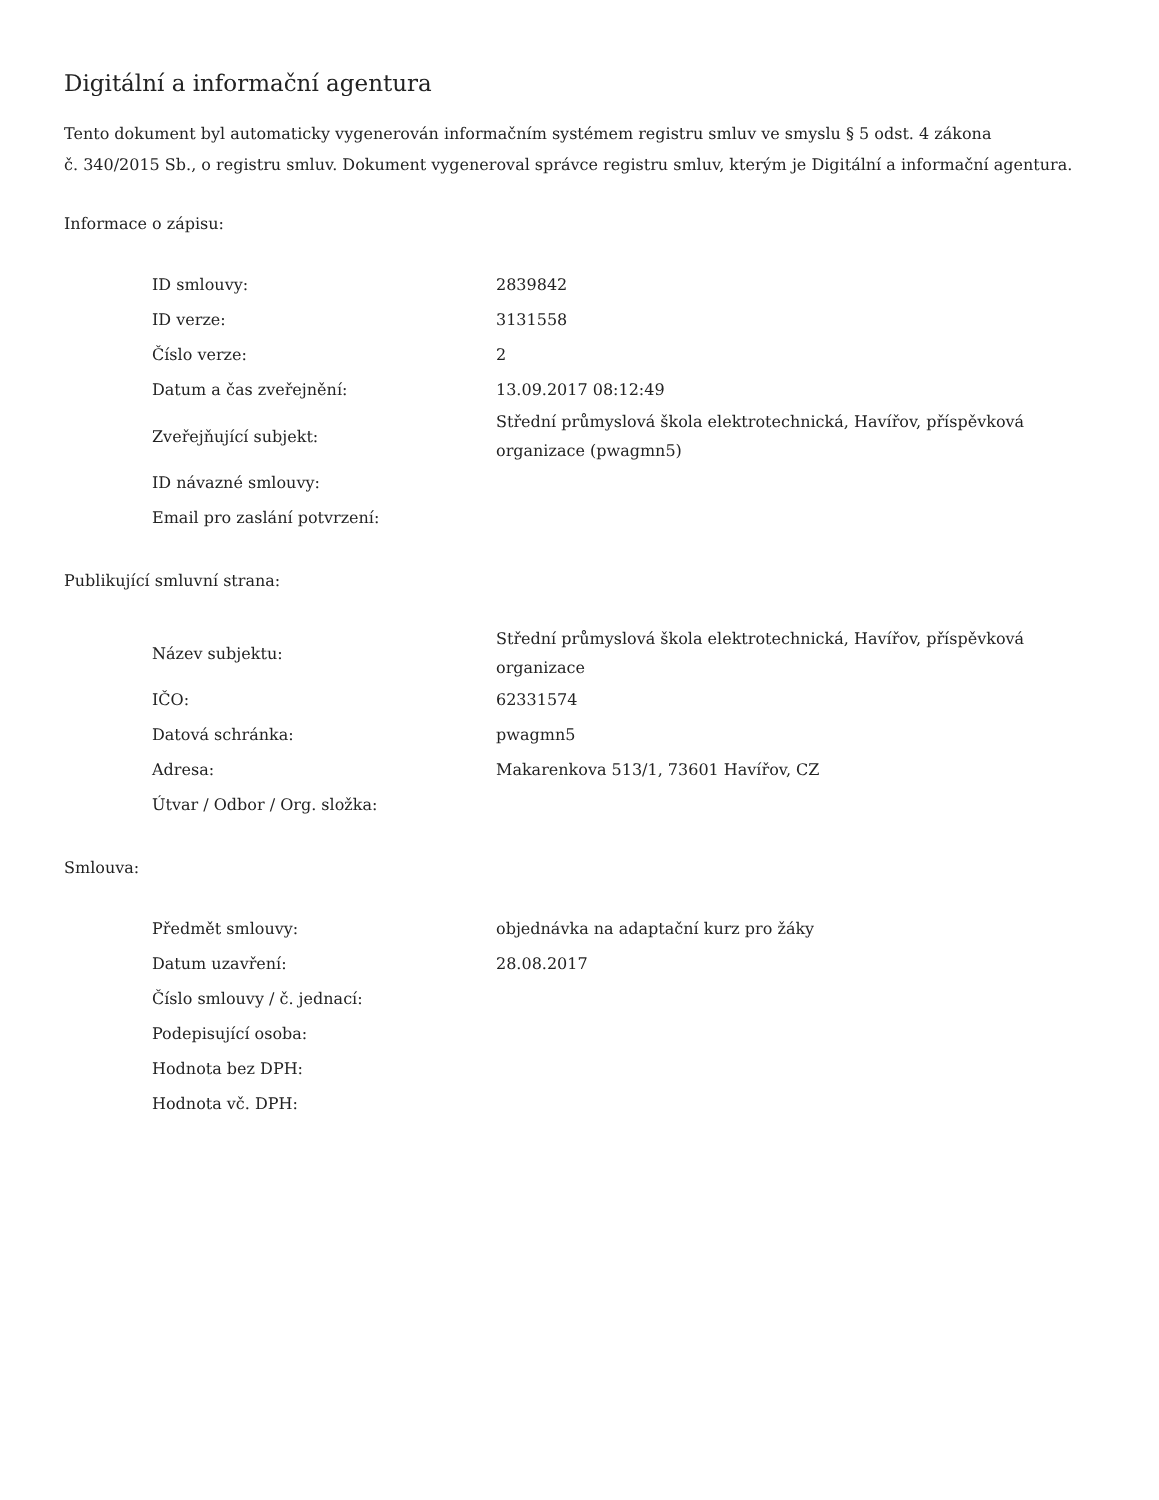Digitální a informační agentura
Tento dokument byl automaticky vygenerován informačním systémem registru smluv ve smyslu § 5 odst. 4 zákona
č. 340/2015 Sb., o registru smluv. Dokument vygeneroval správce registru smluv, kterým je Digitální a informační agentura.
Informace o zápisu:
| ID smlouvy: | 2839842 |
| ID verze: | 3131558 |
| Číslo verze: | 2 |
| Datum a čas zveřejnění: | 13.09.2017 08:12:49 |
| Zveřejňující subjekt: | Střední průmyslová škola elektrotechnická, Havířov, příspěvková organizace (pwagmn5) |
| ID návazné smlouvy: | |
| Email pro zaslání potvrzení: | |
Publikující smluvní strana:
| Název subjektu: | Střední průmyslová škola elektrotechnická, Havířov, příspěvková organizace |
| IČO: | 62331574 |
| Datová schránka: | pwagmn5 |
| Adresa: | Makarenkova 513/1, 73601 Havířov, CZ |
| Útvar / Odbor / Org. složka: | |
Smlouva:
| Předmět smlouvy: | objednávka na adaptační kurz pro žáky |
| Datum uzavření: | 28.08.2017 |
| Číslo smlouvy / č. jednací: | |
| Podepisující osoba: | |
| Hodnota bez DPH: | |
| Hodnota vč. DPH: | |